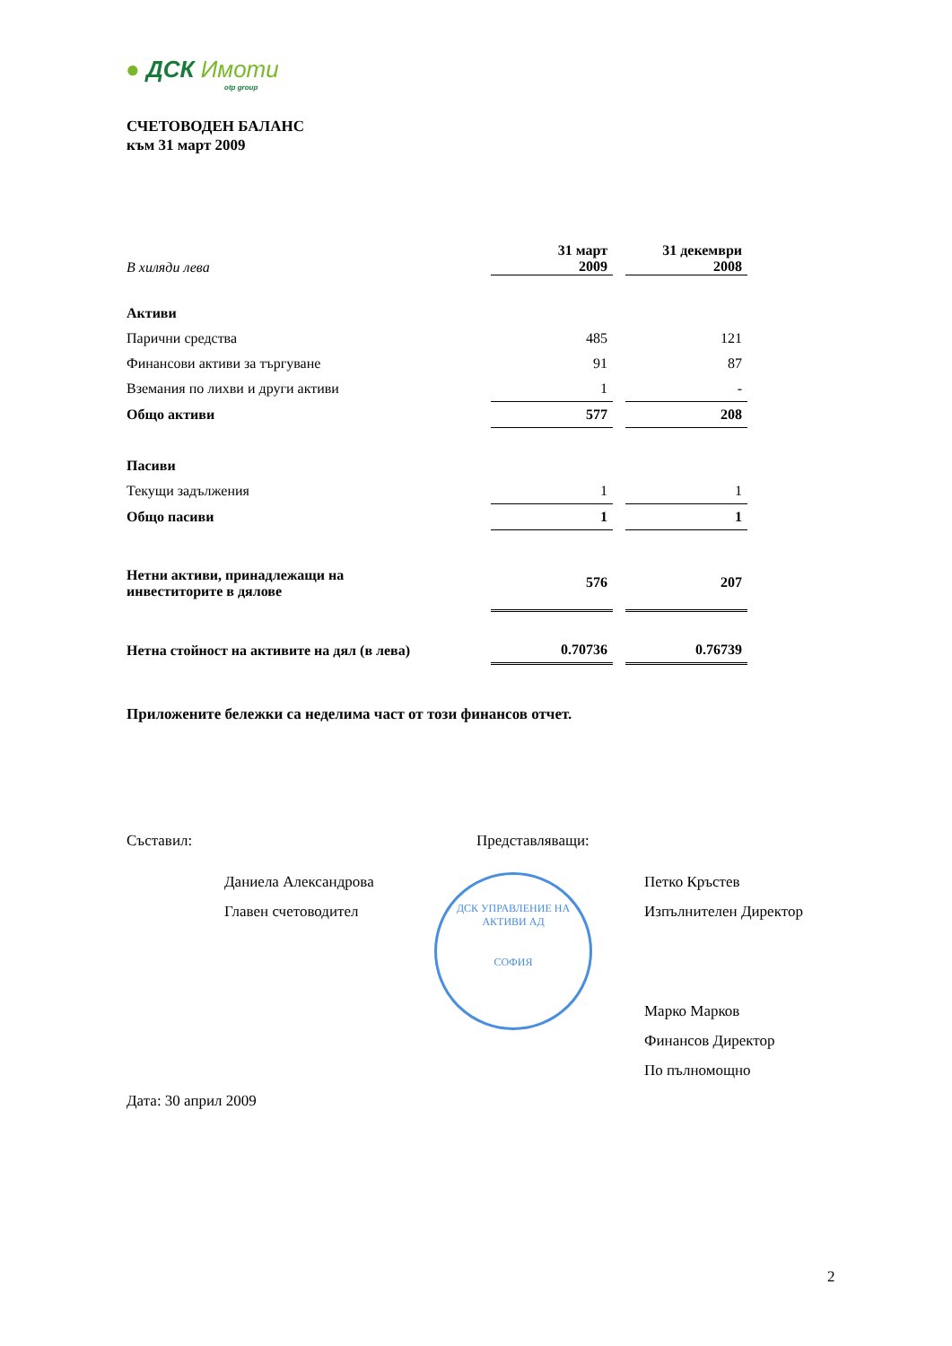● ДСК Имоти
otp group
СЧЕТОВОДЕН БАЛАНС
към 31 март 2009
| В хиляди лева | 31 март 2009 | | 31 декември 2008 |
| --- | --- | --- | --- |
| Активи | | | |
| Парични средства | 485 | | 121 |
| Финансови активи за търгуване | 91 | | 87 |
| Вземания по лихви и други активи | 1 | | - |
| Общо активи | 577 | | 208 |
| Пасиви | | | |
| Текущи задължения | 1 | | 1 |
| Общо пасиви | 1 | | 1 |
| Нетни активи, принадлежащи на инвеститорите в дялове | 576 | | 207 |
| Нетна стойност на активите на дял (в лева) | 0.70736 | | 0.76739 |
Приложените бележки са неделима част от този финансов отчет.
Съставил:
Даниела Александрова
Главен счетоводител
Представляващи:
ДСК УПРАВЛЕНИЕ НА АКТИВИ АД
СОФИЯ
Петко Кръстев
Изпълнителен Директор
Марко Марков
Финансов Директор
По пълномощно
Дата: 30 април 2009
2